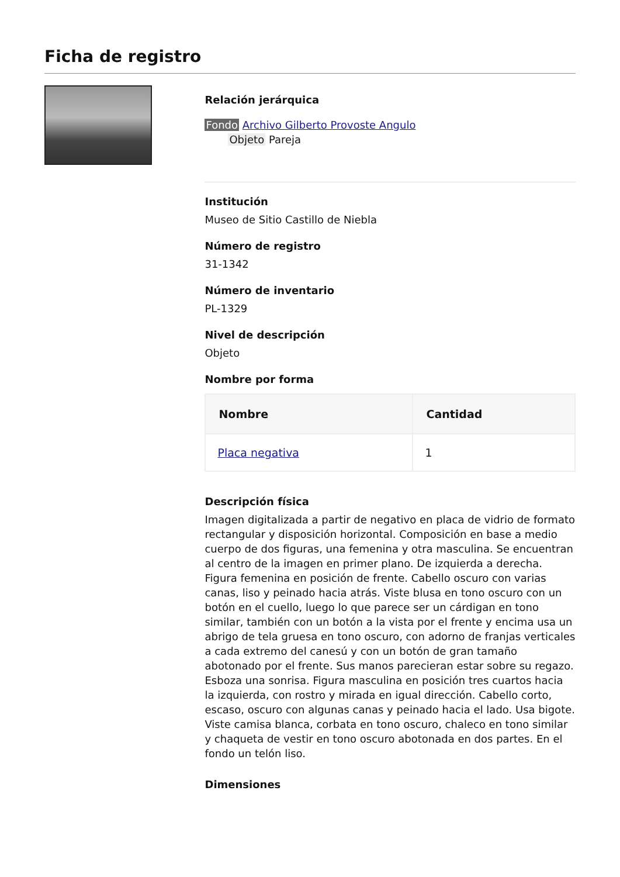Ficha de registro
Relación jerárquica
Fondo Archivo Gilberto Provoste Angulo
Objeto Pareja
Institución
Museo de Sitio Castillo de Niebla
Número de registro
31-1342
Número de inventario
PL-1329
Nivel de descripción
Objeto
Nombre por forma
| Nombre | Cantidad |
| --- | --- |
| Placa negativa | 1 |
Descripción física
Imagen digitalizada a partir de negativo en placa de vidrio de formato rectangular y disposición horizontal. Composición en base a medio cuerpo de dos figuras, una femenina y otra masculina. Se encuentran al centro de la imagen en primer plano. De izquierda a derecha. Figura femenina en posición de frente. Cabello oscuro con varias canas, liso y peinado hacia atrás. Viste blusa en tono oscuro con un botón en el cuello, luego lo que parece ser un cárdigan en tono similar, también con un botón a la vista por el frente y encima usa un abrigo de tela gruesa en tono oscuro, con adorno de franjas verticales a cada extremo del canesú y con un botón de gran tamaño abotonado por el frente. Sus manos parecieran estar sobre su regazo. Esboza una sonrisa. Figura masculina en posición tres cuartos hacia la izquierda, con rostro y mirada en igual dirección. Cabello corto, escaso, oscuro con algunas canas y peinado hacia el lado. Usa bigote. Viste camisa blanca, corbata en tono oscuro, chaleco en tono similar y chaqueta de vestir en tono oscuro abotonada en dos partes. En el fondo un telón liso.
Dimensiones